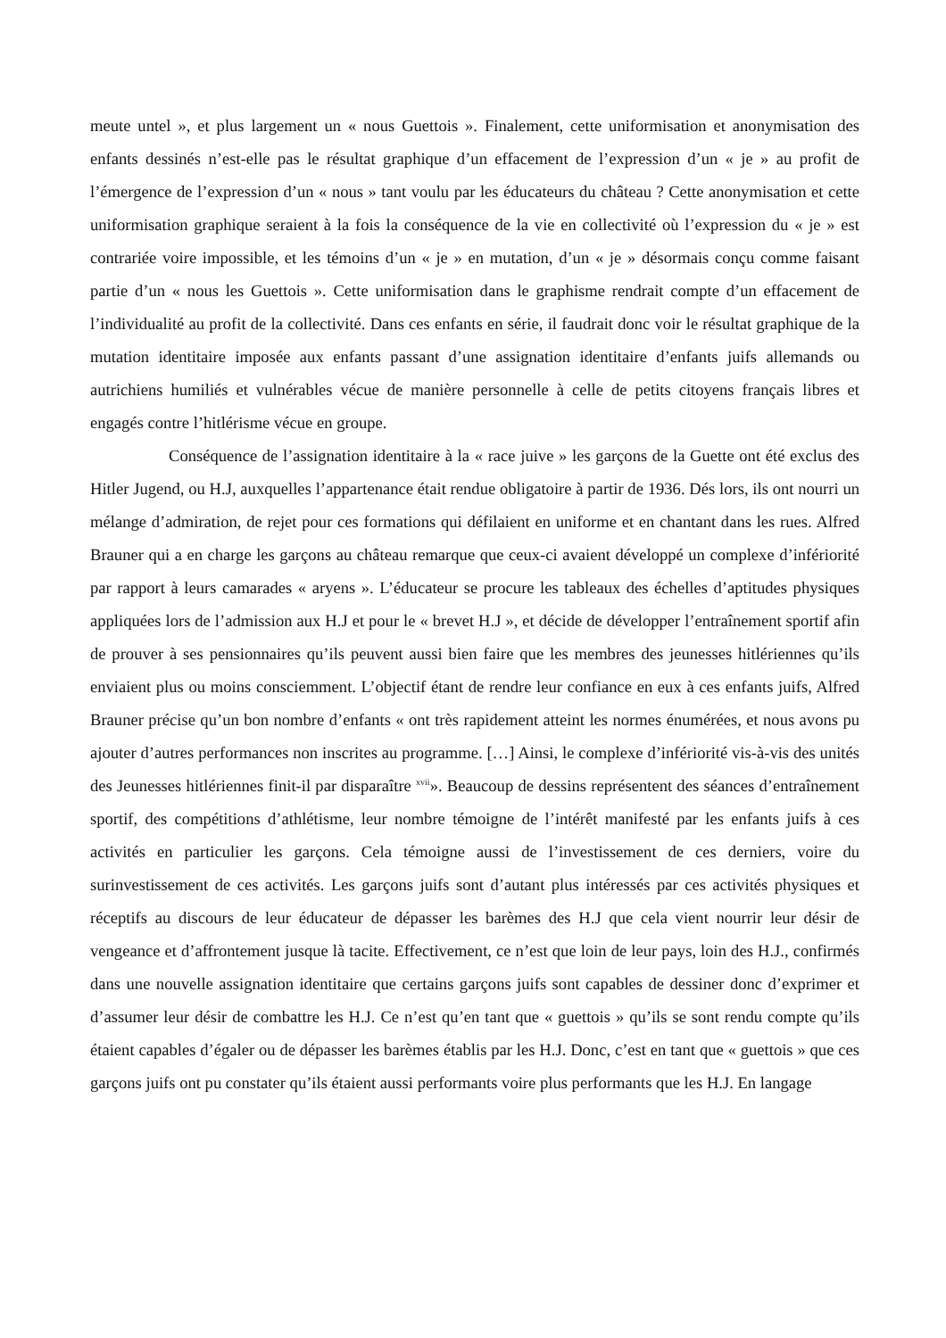meute untel », et plus largement un « nous Guettois ». Finalement, cette uniformisation et anonymisation des enfants dessinés n’est-elle pas le résultat graphique d’un effacement de l’expression d’un « je » au profit de l’émergence de l’expression d’un « nous » tant voulu par les éducateurs du château ? Cette anonymisation et cette uniformisation graphique seraient à la fois la conséquence de la vie en collectivité où l’expression du « je » est contrariée voire impossible, et les témoins d’un « je » en mutation, d’un « je » désormais conçu comme faisant partie d’un « nous les Guettois ». Cette uniformisation dans le graphisme rendrait compte d’un effacement de l’individualité au profit de la collectivité. Dans ces enfants en série, il faudrait donc voir le résultat graphique de la mutation identitaire imposée aux enfants passant d’une assignation identitaire d’enfants juifs allemands ou autrichiens humiliés et vulnérables vécue de manière personnelle à celle de petits citoyens français libres et engagés contre l’hitlérisme vécue en groupe.
Conséquence de l’assignation identitaire à la « race juive » les garçons de la Guette ont été exclus des Hitler Jugend, ou H.J, auxquelles l’appartenance était rendue obligatoire à partir de 1936. Dés lors, ils ont nourri un mélange d’admiration, de rejet pour ces formations qui défilaient en uniforme et en chantant dans les rues. Alfred Brauner qui a en charge les garçons au château remarque que ceux-ci avaient développé un complexe d’infériorité par rapport à leurs camarades « aryens ». L’éducateur se procure les tableaux des échelles d’aptitudes physiques appliquées lors de l’admission aux H.J et pour le « brevet H.J », et décide de développer l’entraînement sportif afin de prouver à ses pensionnaires qu’ils peuvent aussi bien faire que les membres des jeunesses hitlériennes qu’ils enviaient plus ou moins consciemment. L’objectif étant de rendre leur confiance en eux à ces enfants juifs, Alfred Brauner précise qu’un bon nombre d’enfants « ont très rapidement atteint les normes énumérées, et nous avons pu ajouter d’autres performances non inscrites au programme. […] Ainsi, le complexe d’infériorité vis-à-vis des unités des Jeunesses hitlériennes finit-il par disparaître <sup>xvii</sup>». Beaucoup de dessins représentent des séances d’entraînement sportif, des compétitions d’athlétisme, leur nombre témoigne de l’intérêt manifesté par les enfants juifs à ces activités en particulier les garçons. Cela témoigne aussi de l’investissement de ces derniers, voire du surinvestissement de ces activités. Les garçons juifs sont d’autant plus intéressés par ces activités physiques et réceptifs au discours de leur éducateur de dépasser les barèmes des H.J que cela vient nourrir leur désir de vengeance et d’affrontement jusque là tacite. Effectivement, ce n’est que loin de leur pays, loin des H.J., confirmés dans une nouvelle assignation identitaire que certains garçons juifs sont capables de dessiner donc d’exprimer et d’assumer leur désir de combattre les H.J. Ce n’est qu’en tant que « guettois » qu’ils se sont rendu compte qu’ils étaient capables d’égaler ou de dépasser les barèmes établis par les H.J. Donc, c’est en tant que « guettois » que ces garçons juifs ont pu constater qu’ils étaient aussi performants voire plus performants que les H.J. En langage